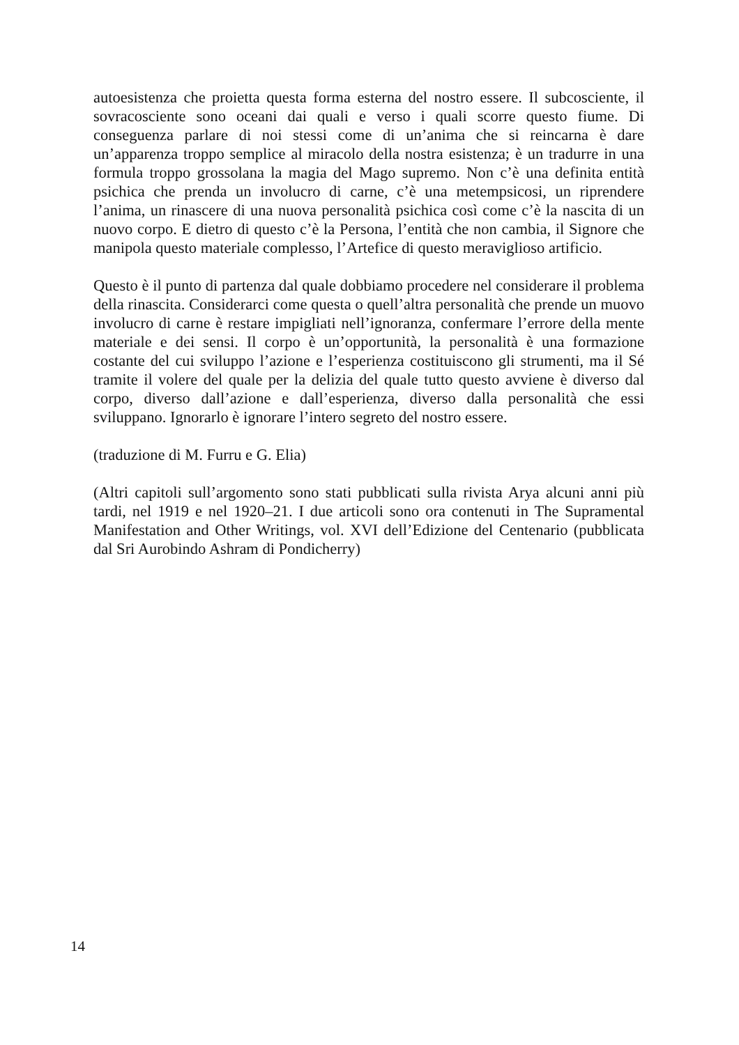autoesistenza che proietta questa forma esterna del nostro essere. Il subcosciente, il sovracosciente sono oceani dai quali e verso i quali scorre questo fiume. Di conseguenza parlare di noi stessi come di un’anima che si reincarna è dare un’apparenza troppo semplice al miracolo della nostra esistenza; è un tradurre in una formula troppo grossolana la magia del Mago supremo. Non c’è una definita entità psichica che prenda un involucro di carne, c’è una metempsicosi, un riprendere l’anima, un rinascere di una nuova personalità psichica così come c’è la nascita di un nuovo corpo. E dietro di questo c’è la Persona, l’entità che non cambia, il Signore che manipola questo materiale complesso, l’Artefice di questo meraviglioso artificio.
Questo è il punto di partenza dal quale dobbiamo procedere nel considerare il problema della rinascita. Considerarci come questa o quell’altra personalità che prende un muovo involucro di carne è restare impigliati nell’ignoranza, confermare l’errore della mente materiale e dei sensi. Il corpo è un’opportunità, la personalità è una formazione costante del cui sviluppo l’azione e l’esperienza costituiscono gli strumenti, ma il Sé tramite il volere del quale per la delizia del quale tutto questo avviene è diverso dal corpo, diverso dall’azione e dall’esperienza, diverso dalla personalità che essi sviluppano. Ignorarlo è ignorare l’intero segreto del nostro essere.
(traduzione di M. Furru e G. Elia)
(Altri capitoli sull’argomento sono stati pubblicati sulla rivista Arya alcuni anni più tardi, nel 1919 e nel 1920–21. I due articoli sono ora contenuti in The Supramental Manifestation and Other Writings, vol. XVI dell’Edizione del Centenario (pubblicata dal Sri Aurobindo Ashram di Pondicherry)
14